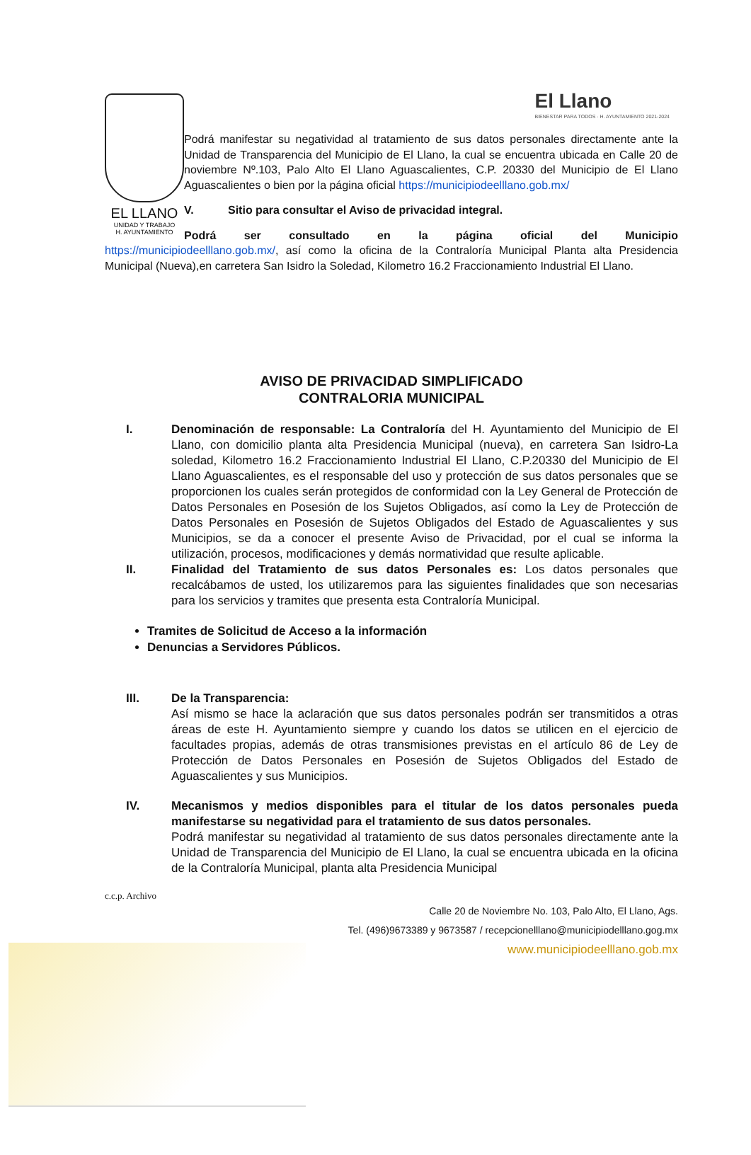EL LLANO
UNIDAD Y TRABAJO
H. AYUNTAMIENTO
El Llano
BIENESTAR PARA TODOS · H. AYUNTAMIENTO 2021-2024
Podrá manifestar su negatividad al tratamiento de sus datos personales directamente ante la Unidad de Transparencia del Municipio de El Llano, la cual se encuentra ubicada en Calle 20 de noviembre Nº.103, Palo Alto El Llano Aguascalientes, C.P. 20330 del Municipio de El Llano Aguascalientes o bien por la página oficial https://municipiodeelllano.gob.mx/
V. Sitio para consultar el Aviso de privacidad integral.
Podrá ser consultado en la página oficial del Municipio
https://municipiodeelllano.gob.mx/, así como la oficina de la Contraloría Municipal Planta alta Presidencia Municipal (Nueva),en carretera San Isidro la Soledad, Kilometro 16.2 Fraccionamiento Industrial El Llano.
AVISO DE PRIVACIDAD SIMPLIFICADO
CONTRALORIA MUNICIPAL
I. Denominación de responsable: La Contraloría del H. Ayuntamiento del Municipio de El Llano, con domicilio planta alta Presidencia Municipal (nueva), en carretera San Isidro-La soledad, Kilometro 16.2 Fraccionamiento Industrial El Llano, C.P.20330 del Municipio de El Llano Aguascalientes, es el responsable del uso y protección de sus datos personales que se proporcionen los cuales serán protegidos de conformidad con la Ley General de Protección de Datos Personales en Posesión de los Sujetos Obligados, así como la Ley de Protección de Datos Personales en Posesión de Sujetos Obligados del Estado de Aguascalientes y sus Municipios, se da a conocer el presente Aviso de Privacidad, por el cual se informa la utilización, procesos, modificaciones y demás normatividad que resulte aplicable.
II. Finalidad del Tratamiento de sus datos Personales es: Los datos personales que recalcábamos de usted, los utilizaremos para las siguientes finalidades que son necesarias para los servicios y tramites que presenta esta Contraloría Municipal.
Tramites de Solicitud de Acceso a la información
Denuncias a Servidores Públicos.
III. De la Transparencia:
Así mismo se hace la aclaración que sus datos personales podrán ser transmitidos a otras áreas de este H. Ayuntamiento siempre y cuando los datos se utilicen en el ejercicio de facultades propias, además de otras transmisiones previstas en el artículo 86 de Ley de Protección de Datos Personales en Posesión de Sujetos Obligados del Estado de Aguascalientes y sus Municipios.
IV. Mecanismos y medios disponibles para el titular de los datos personales pueda manifestarse su negatividad para el tratamiento de sus datos personales.
Podrá manifestar su negatividad al tratamiento de sus datos personales directamente ante la Unidad de Transparencia del Municipio de El Llano, la cual se encuentra ubicada en la oficina de la Contraloría Municipal, planta alta Presidencia Municipal
c.c.p. Archivo
Calle 20 de Noviembre No. 103, Palo Alto, El Llano, Ags.
Tel. (496)9673389 y 9673587 / recepcionelllano@municipiodelllano.gog.mx
www.municipiodeelllano.gob.mx